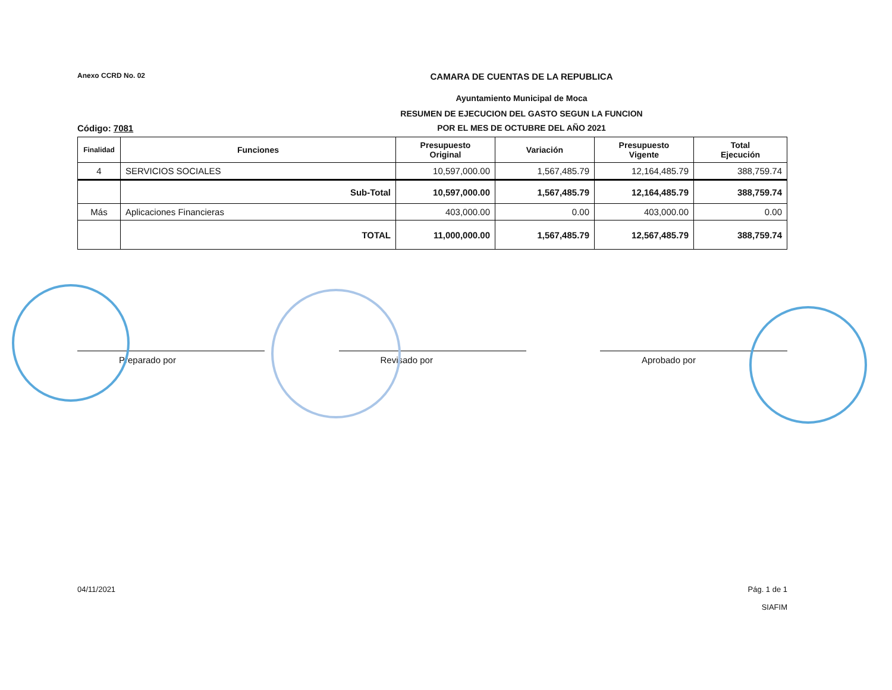Anexo CCRD No. 02
CAMARA DE CUENTAS DE LA REPUBLICA
Ayuntamiento Municipal de Moca
RESUMEN DE EJECUCION DEL GASTO SEGUN LA FUNCION
Código: 7081 POR EL MES DE OCTUBRE DEL AÑO 2021
| Finalidad | Funciones | Presupuesto Original | Variación | Presupuesto Vigente | Total Ejecución |
| --- | --- | --- | --- | --- | --- |
| 4 | SERVICIOS SOCIALES | 10,597,000.00 | 1,567,485.79 | 12,164,485.79 | 388,759.74 |
| | Sub-Total | 10,597,000.00 | 1,567,485.79 | 12,164,485.79 | 388,759.74 |
| Más | Aplicaciones Financieras | 403,000.00 | 0.00 | 403,000.00 | 0.00 |
| | TOTAL | 11,000,000.00 | 1,567,485.79 | 12,567,485.79 | 388,759.74 |
Preparado por Revisado por Aprobado por
04/11/2021 Pág. 1 de 1
SIAFIM